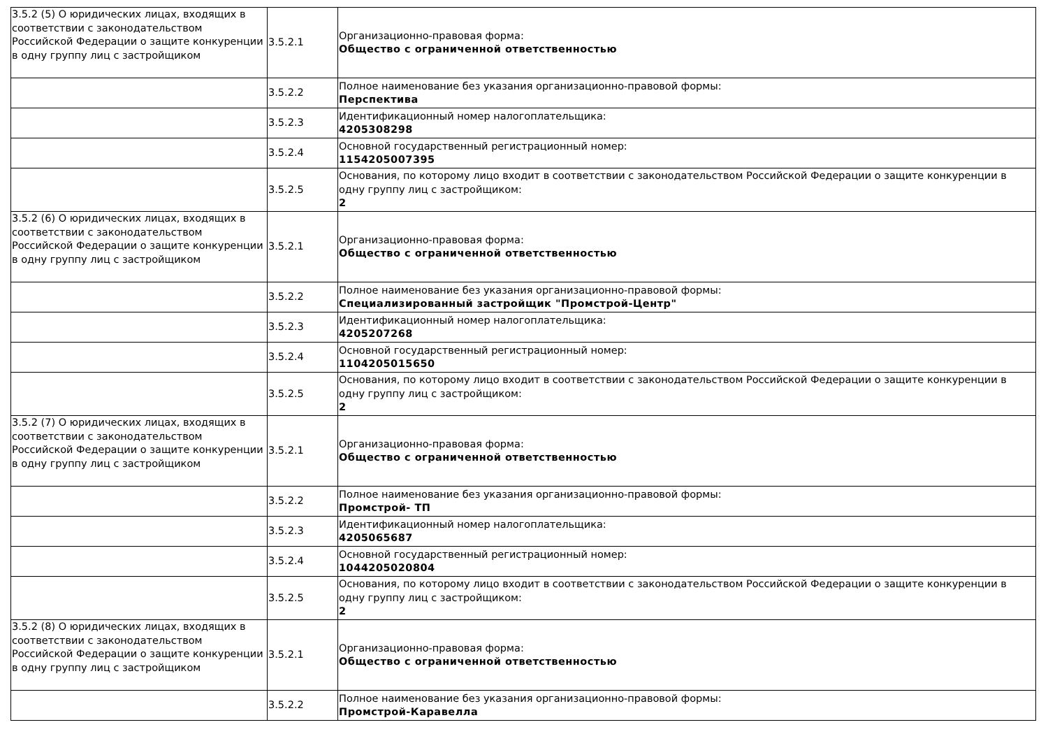| 3.5.2 (5) О юридических лицах, входящих в соответствии с законодательством Российской Федерации о защите конкуренции в одну группу лиц с застройщиком | 3.5.2.1 | Организационно-правовая форма: Общество с ограниченной ответственностью |
| | 3.5.2.2 | Полное наименование без указания организационно-правовой формы: Перспектива |
| | 3.5.2.3 | Идентификационный номер налогоплательщика: 4205308298 |
| | 3.5.2.4 | Основной государственный регистрационный номер: 1154205007395 |
| | 3.5.2.5 | Основания, по которому лицо входит в соответствии с законодательством Российской Федерации о защите конкуренции в одну группу лиц с застройщиком: 2 |
| 3.5.2 (6) О юридических лицах, входящих в соответствии с законодательством Российской Федерации о защите конкуренции в одну группу лиц с застройщиком | 3.5.2.1 | Организационно-правовая форма: Общество с ограниченной ответственностью |
| | 3.5.2.2 | Полное наименование без указания организационно-правовой формы: Специализированный застройщик "Промстрой-Центр" |
| | 3.5.2.3 | Идентификационный номер налогоплательщика: 4205207268 |
| | 3.5.2.4 | Основной государственный регистрационный номер: 1104205015650 |
| | 3.5.2.5 | Основания, по которому лицо входит в соответствии с законодательством Российской Федерации о защите конкуренции в одну группу лиц с застройщиком: 2 |
| 3.5.2 (7) О юридических лицах, входящих в соответствии с законодательством Российской Федерации о защите конкуренции в одну группу лиц с застройщиком | 3.5.2.1 | Организационно-правовая форма: Общество с ограниченной ответственностью |
| | 3.5.2.2 | Полное наименование без указания организационно-правовой формы: Промстрой- ТП |
| | 3.5.2.3 | Идентификационный номер налогоплательщика: 4205065687 |
| | 3.5.2.4 | Основной государственный регистрационный номер: 1044205020804 |
| | 3.5.2.5 | Основания, по которому лицо входит в соответствии с законодательством Российской Федерации о защите конкуренции в одну группу лиц с застройщиком: 2 |
| 3.5.2 (8) О юридических лицах, входящих в соответствии с законодательством Российской Федерации о защите конкуренции в одну группу лиц с застройщиком | 3.5.2.1 | Организационно-правовая форма: Общество с ограниченной ответственностью |
| | 3.5.2.2 | Полное наименование без указания организационно-правовой формы: Промстрой-Каравелла |